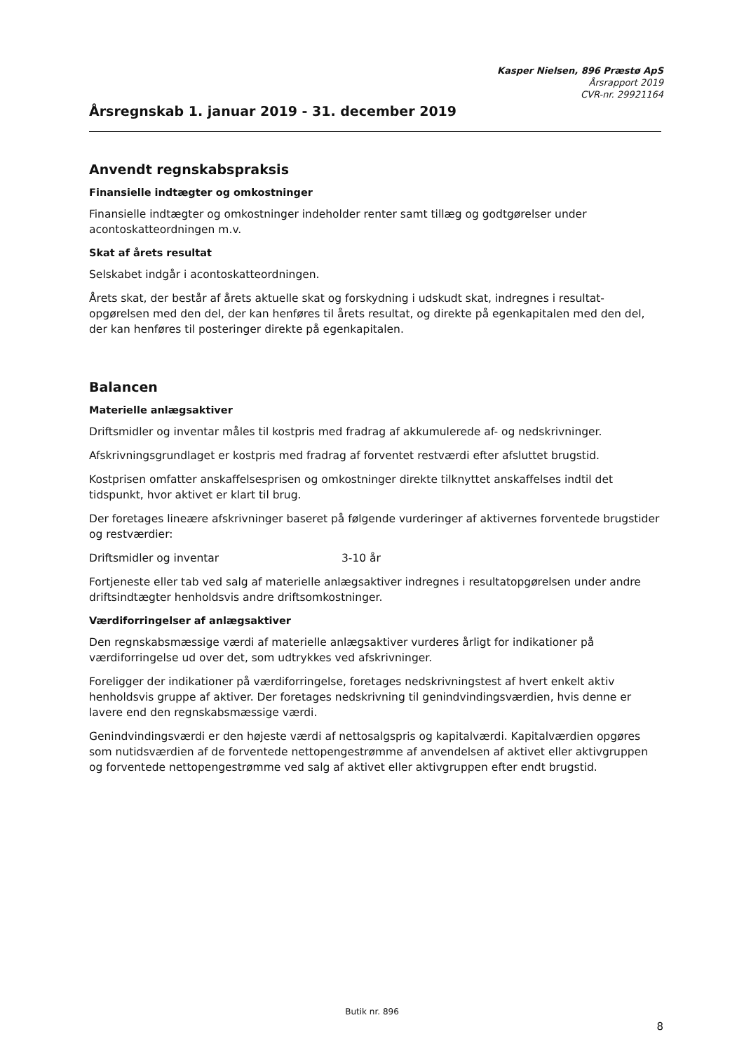Kasper Nielsen, 896 Præstø ApS
Årsrapport 2019
CVR-nr. 29921164
Årsregnskab 1. januar 2019 - 31. december 2019
Anvendt regnskabspraksis
Finansielle indtægter og omkostninger
Finansielle indtægter og omkostninger indeholder renter samt tillæg og godtgørelser under acontoskatteordningen m.v.
Skat af årets resultat
Selskabet indgår i acontoskatteordningen.
Årets skat, der består af årets aktuelle skat og forskydning i udskudt skat, indregnes i resultat-opgørelsen med den del, der kan henføres til årets resultat, og direkte på egenkapitalen med den del, der kan henføres til posteringer direkte på egenkapitalen.
Balancen
Materielle anlægsaktiver
Driftsmidler og inventar måles til kostpris med fradrag af akkumulerede af- og nedskrivninger.
Afskrivningsgrundlaget er kostpris med fradrag af forventet restværdi efter afsluttet brugstid.
Kostprisen omfatter anskaffelsesprisen og omkostninger direkte tilknyttet anskaffelses indtil det tidspunkt, hvor aktivet er klart til brug.
Der foretages lineære afskrivninger baseret på følgende vurderinger af aktivernes forventede brugstider og restværdier:
Driftsmidler og inventar 3-10 år
Fortjeneste eller tab ved salg af materielle anlægsaktiver indregnes i resultatopgørelsen under andre driftsindtægter henholdsvis andre driftsomkostninger.
Værdiforringelser af anlægsaktiver
Den regnskabsmæssige værdi af materielle anlægsaktiver vurderes årligt for indikationer på værdiforringelse ud over det, som udtrykkes ved afskrivninger.
Foreligger der indikationer på værdiforringelse, foretages nedskrivningstest af hvert enkelt aktiv henholdsvis gruppe af aktiver. Der foretages nedskrivning til genindvindingsværdien, hvis denne er lavere end den regnskabsmæssige værdi.
Genindvindingsværdi er den højeste værdi af nettosalgspris og kapitalværdi. Kapitalværdien opgøres som nutidsværdien af de forventede nettopengestrømme af anvendelsen af aktivet eller aktivgruppen og forventede nettopengestrømme ved salg af aktivet eller aktivgruppen efter endt brugstid.
Butik nr. 896
8